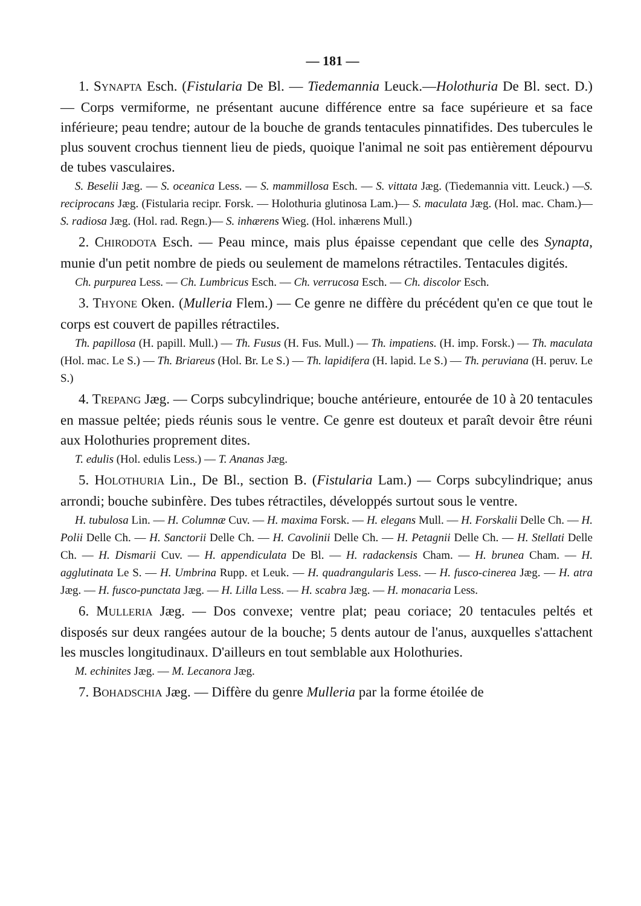— 181 —
1. SYNAPTA Esch. (Fistularia De Bl. — Tiedemannia Leuck.—Holothuria De Bl. sect. D.) — Corps vermiforme, ne présentant aucune différence entre sa face supérieure et sa face inférieure; peau tendre; autour de la bouche de grands tentacules pinnatifides. Des tubercules le plus souvent crochus tiennent lieu de pieds, quoique l'animal ne soit pas entièrement dépourvu de tubes vasculaires.
S. Beselii Jæg. — S. oceanica Less. — S. mammillosa Esch. — S. vittata Jæg. (Tiedemannia vitt. Leuck.) —S. reciprocans Jæg. (Fistularia recipr. Forsk. — Holothuria glutinosa Lam.)— S. maculata Jæg. (Hol. mac. Cham.)—S. radiosa Jæg. (Hol. rad. Regn.)— S. inhærens Wieg. (Hol. inhærens Mull.)
2. CHIRODOTA Esch. — Peau mince, mais plus épaisse cependant que celle des Synapta, munie d'un petit nombre de pieds ou seulement de mamelons rétractiles. Tentacules digités.
Ch. purpurea Less. — Ch. Lumbricus Esch. — Ch. verrucosa Esch. — Ch. discolor Esch.
3. THYONE Oken. (Mulleria Flem.) — Ce genre ne diffère du précédent qu'en ce que tout le corps est couvert de papilles rétractiles.
Th. papillosa (H. papill. Mull.) — Th. Fusus (H. Fus. Mull.) — Th. impatiens. (H. imp. Forsk.) — Th. maculata (Hol. mac. Le S.) — Th. Briareus (Hol. Br. Le S.) — Th. lapidifera (H. lapid. Le S.) — Th. peruviana (H. peruv. Le S.)
4. TREPANG Jæg. — Corps subcylindrique; bouche antérieure, entourée de 10 à 20 tentacules en massue peltée; pieds réunis sous le ventre. Ce genre est douteux et paraît devoir être réuni aux Holothuries proprement dites.
T. edulis (Hol. edulis Less.) — T. Ananas Jæg.
5. HOLOTHURIA Lin., De Bl., section B. (Fistularia Lam.) — Corps subcylindrique; anus arrondi; bouche subinfère. Des tubes rétractiles, développés surtout sous le ventre.
H. tubulosa Lin. — H. Columnæ Cuv. — H. maxima Forsk. — H. elegans Mull. — H. Forskalii Delle Ch. — H. Polii Delle Ch. — H. Sanctorii Delle Ch. — H. Cavolinii Delle Ch. — H. Petagnii Delle Ch. — H. Stellati Delle Ch. — H. Dismarii Cuv. — H. appendiculata De Bl. — H. radackensis Cham. — H. brunea Cham. — H. agglutinata Le S. — H. Umbrina Rupp. et Leuk. — H. quadrangularis Less. — H. fusco-cinerea Jæg. — H. atra Jæg. — H. fusco-punctata Jæg. — H. Lilla Less. — H. scabra Jæg. — H. monacaria Less.
6. MULLERIA Jæg. — Dos convexe; ventre plat; peau coriace; 20 tentacules peltés et disposés sur deux rangées autour de la bouche; 5 dents autour de l'anus, auxquelles s'attachent les muscles longitudinaux. D'ailleurs en tout semblable aux Holothuries.
M. echinites Jæg. — M. Lecanora Jæg.
7. BOHADSCHIA Jæg. — Diffère du genre Mulleria par la forme étoilée de